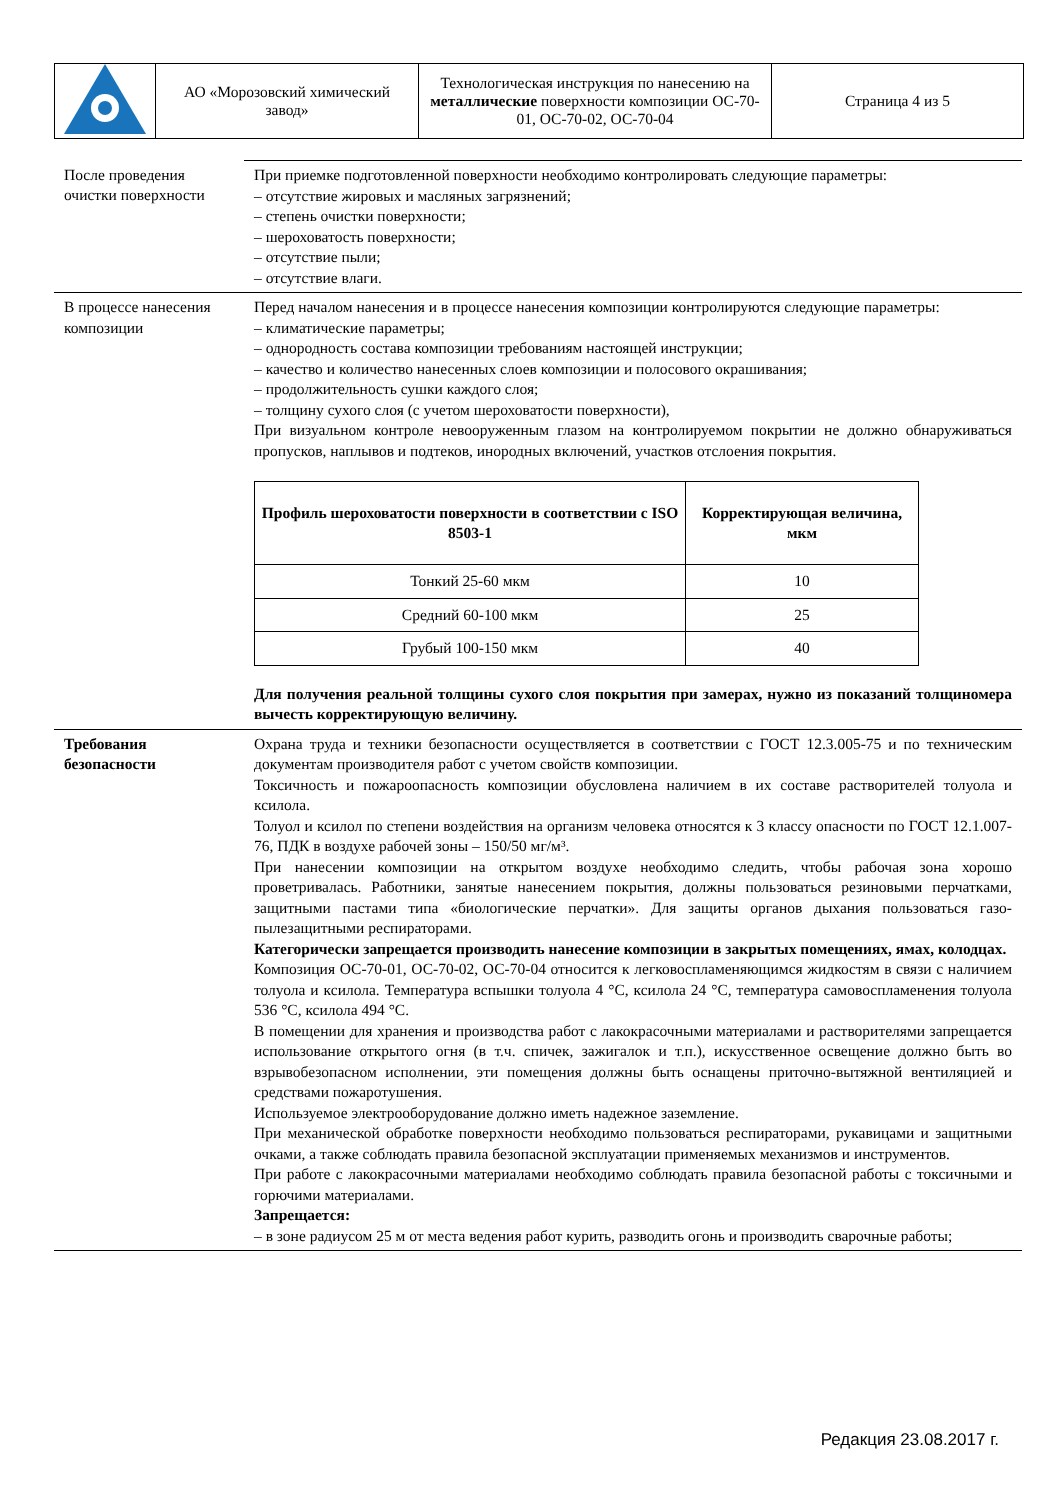| | АО «Морозовский химический завод» | Технологическая инструкция по нанесению на металлические поверхности композиции ОС-70-01, ОС-70-02, ОС-70-04 | Страница 4 из 5 |
| После проведения очистки поверхности | При приемке подготовленной поверхности необходимо контролировать следующие параметры: – отсутствие жировых и масляных загрязнений; – степень очистки поверхности; – шероховатость поверхности; – отсутствие пыли; – отсутствие влаги. |
| В процессе нанесения композиции | Перед началом нанесения и в процессе нанесения композиции контролируются следующие параметры: – климатические параметры; – однородность состава композиции требованиям настоящей инструкции; – качество и количество нанесенных слоев композиции и полосового окрашивания; – продолжительность сушки каждого слоя; – толщину сухого слоя (с учетом шероховатости поверхности), При визуальном контроле невооруженным глазом на контролируемом покрытии не должно обнаруживаться пропусков, наплывов и подтеков, инородных включений, участков отслоения покрытия. / Профиль шероховатости поверхности в соответствии с ISO 8503-1 / Корректирующая величина, мкм / / --- / --- / / Тонкий 25-60 мкм / 10 / / Средний 60-100 мкм / 25 / / Грубый 100-150 мкм / 40 / Для получения реальной толщины сухого слоя покрытия при замерах, нужно из показаний толщиномера вычесть корректирующую величину. |
| Требования безопасности | Охрана труда и техники безопасности осуществляется в соответствии с ГОСТ 12.3.005-75 и по техническим документам производителя работ с учетом свойств композиции. Токсичность и пожароопасность композиции обусловлена наличием в их составе растворителей толуола и ксилола. Толуол и ксилол по степени воздействия на организм человека относятся к 3 классу опасности по ГОСТ 12.1.007-76, ПДК в воздухе рабочей зоны – 150/50 мг/м³. При нанесении композиции на открытом воздухе необходимо следить, чтобы рабочая зона хорошо проветривалась. Работники, занятые нанесением покрытия, должны пользоваться резиновыми перчатками, защитными пастами типа «биологические перчатки». Для защиты органов дыхания пользоваться газо-пылезащитными респираторами. Категорически запрещается производить нанесение композиции в закрытых помещениях, ямах, колодцах. Композиция ОС-70-01, ОС-70-02, ОС-70-04 относится к легковоспламеняющимся жидкостям в связи с наличием толуола и ксилола. Температура вспышки толуола 4 °С, ксилола 24 °С, температура самовоспламенения толуола 536 °С, ксилола 494 °С. В помещении для хранения и производства работ с лакокрасочными материалами и растворителями запрещается использование открытого огня (в т.ч. спичек, зажигалок и т.п.), искусственное освещение должно быть во взрывобезопасном исполнении, эти помещения должны быть оснащены приточно-вытяжной вентиляцией и средствами пожаротушения. Используемое электрооборудование должно иметь надежное заземление. При механической обработке поверхности необходимо пользоваться респираторами, рукавицами и защитными очками, а также соблюдать правила безопасной эксплуатации применяемых механизмов и инструментов. При работе с лакокрасочными материалами необходимо соблюдать правила безопасной работы с токсичными и горючими материалами. Запрещается: – в зоне радиусом 25 м от места ведения работ курить, разводить огонь и производить сварочные работы; |
Редакция 23.08.2017 г.